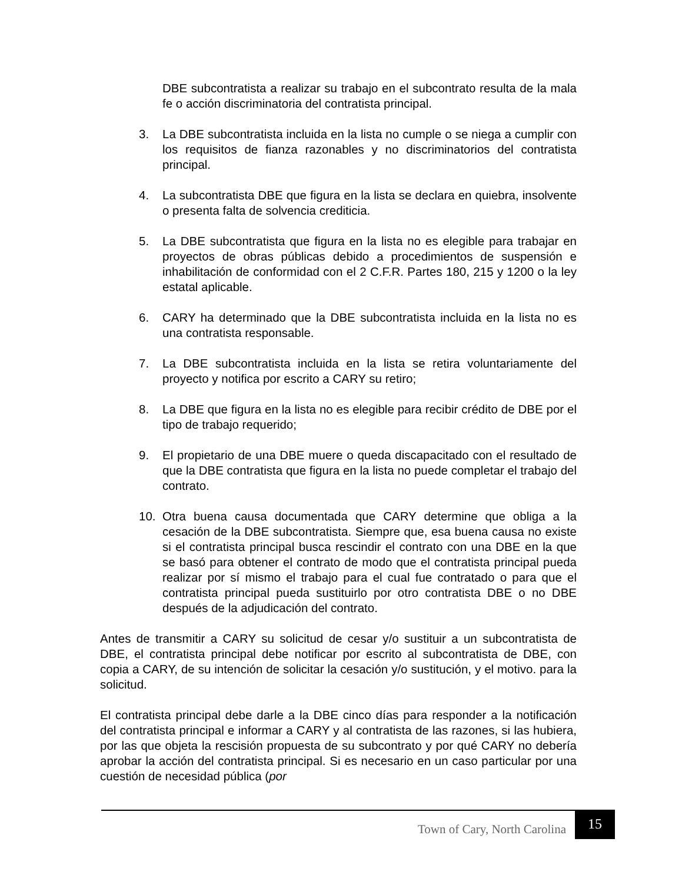DBE subcontratista a realizar su trabajo en el subcontrato resulta de la mala fe o acción discriminatoria del contratista principal.
3. La DBE subcontratista incluida en la lista no cumple o se niega a cumplir con los requisitos de fianza razonables y no discriminatorios del contratista principal.
4. La subcontratista DBE que figura en la lista se declara en quiebra, insolvente o presenta falta de solvencia crediticia.
5. La DBE subcontratista que figura en la lista no es elegible para trabajar en proyectos de obras públicas debido a procedimientos de suspensión e inhabilitación de conformidad con el 2 C.F.R. Partes 180, 215 y 1200 o la ley estatal aplicable.
6. CARY ha determinado que la DBE subcontratista incluida en la lista no es una contratista responsable.
7. La DBE subcontratista incluida en la lista se retira voluntariamente del proyecto y notifica por escrito a CARY su retiro;
8. La DBE que figura en la lista no es elegible para recibir crédito de DBE por el tipo de trabajo requerido;
9. El propietario de una DBE muere o queda discapacitado con el resultado de que la DBE contratista que figura en la lista no puede completar el trabajo del contrato.
10. Otra buena causa documentada que CARY determine que obliga a la cesación de la DBE subcontratista. Siempre que, esa buena causa no existe si el contratista principal busca rescindir el contrato con una DBE en la que se basó para obtener el contrato de modo que el contratista principal pueda realizar por sí mismo el trabajo para el cual fue contratado o para que el contratista principal pueda sustituirlo por otro contratista DBE o no DBE después de la adjudicación del contrato.
Antes de transmitir a CARY su solicitud de cesar y/o sustituir a un subcontratista de DBE, el contratista principal debe notificar por escrito al subcontratista de DBE, con copia a CARY, de su intención de solicitar la cesación y/o sustitución, y el motivo. para la solicitud.
El contratista principal debe darle a la DBE cinco días para responder a la notificación del contratista principal e informar a CARY y al contratista de las razones, si las hubiera, por las que objeta la rescisión propuesta de su subcontrato y por qué CARY no debería aprobar la acción del contratista principal. Si es necesario en un caso particular por una cuestión de necesidad pública (por
Town of Cary, North Carolina
15